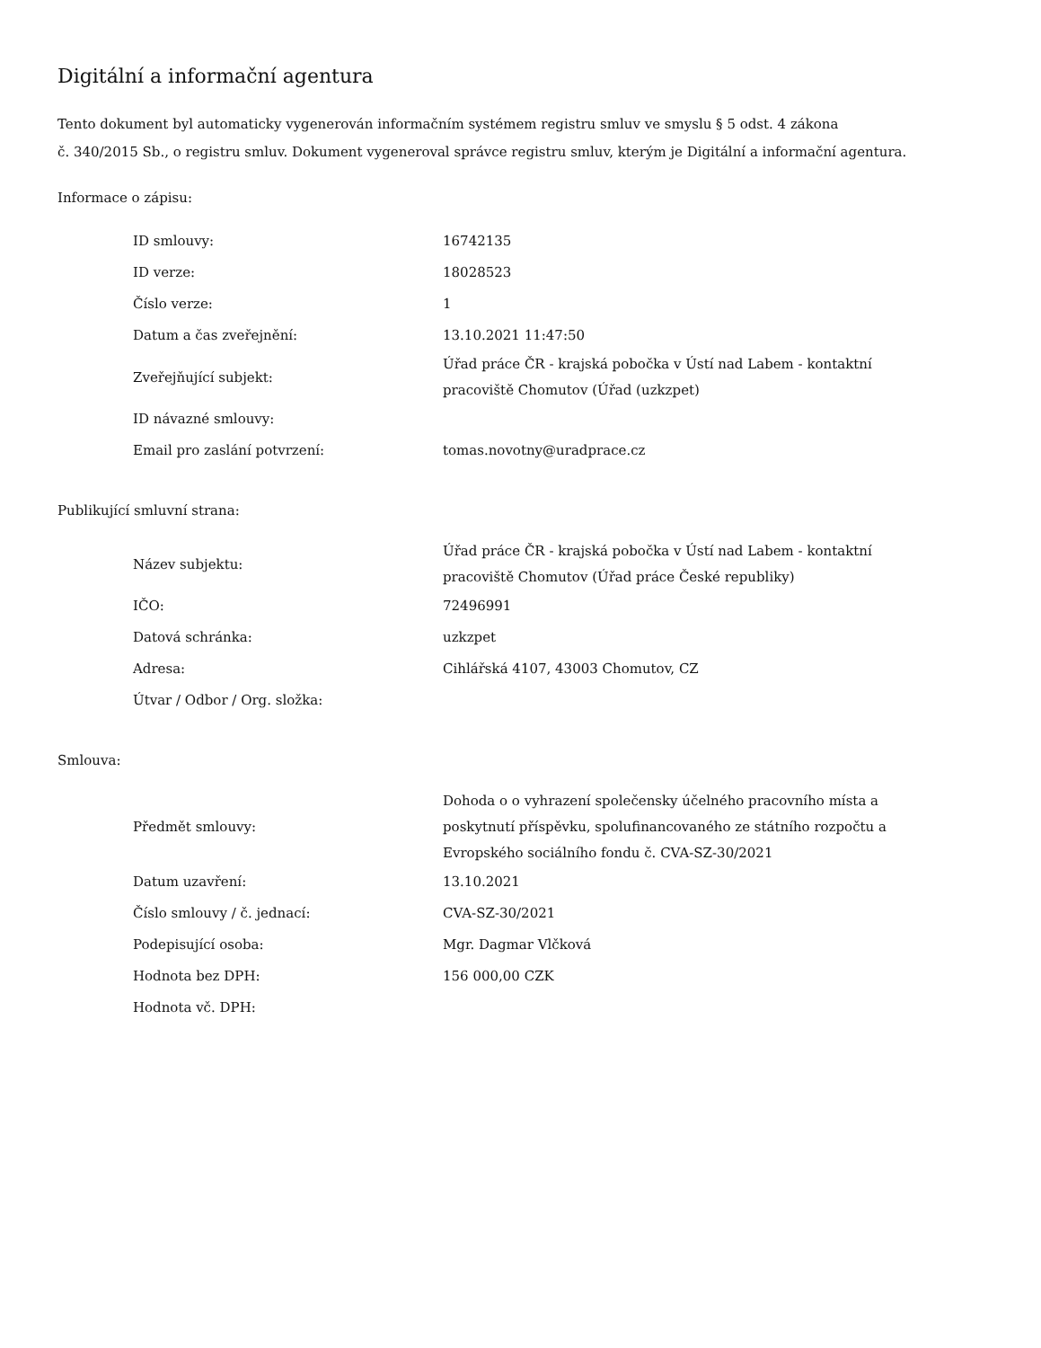Digitální a informační agentura
Tento dokument byl automaticky vygenerován informačním systémem registru smluv ve smyslu § 5 odst. 4 zákona
č. 340/2015 Sb., o registru smluv. Dokument vygeneroval správce registru smluv, kterým je Digitální a informační agentura.
Informace o zápisu:
| ID smlouvy: | 16742135 |
| ID verze: | 18028523 |
| Číslo verze: | 1 |
| Datum a čas zveřejnění: | 13.10.2021 11:47:50 |
| Zveřejňující subjekt: | Úřad práce ČR - krajská pobočka v Ústí nad Labem - kontaktní pracoviště Chomutov (Úřad (uzkzpet) |
| ID návazné smlouvy: | |
| Email pro zaslání potvrzení: | tomas.novotny@uradprace.cz |
Publikující smluvní strana:
| Název subjektu: | Úřad práce ČR - krajská pobočka v Ústí nad Labem - kontaktní pracoviště Chomutov (Úřad práce České republiky) |
| IČO: | 72496991 |
| Datová schránka: | uzkzpet |
| Adresa: | Cihlářská 4107, 43003 Chomutov, CZ |
| Útvar / Odbor / Org. složka: | |
Smlouva:
| Předmět smlouvy: | Dohoda o o vyhrazení společensky účelného pracovního místa a poskytnutí příspěvku, spolufinancovaného ze státního rozpočtu a Evropského sociálního fondu č. CVA-SZ-30/2021 |
| Datum uzavření: | 13.10.2021 |
| Číslo smlouvy / č. jednací: | CVA-SZ-30/2021 |
| Podepisující osoba: | Mgr. Dagmar Vlčková |
| Hodnota bez DPH: | 156 000,00 CZK |
| Hodnota vč. DPH: | |